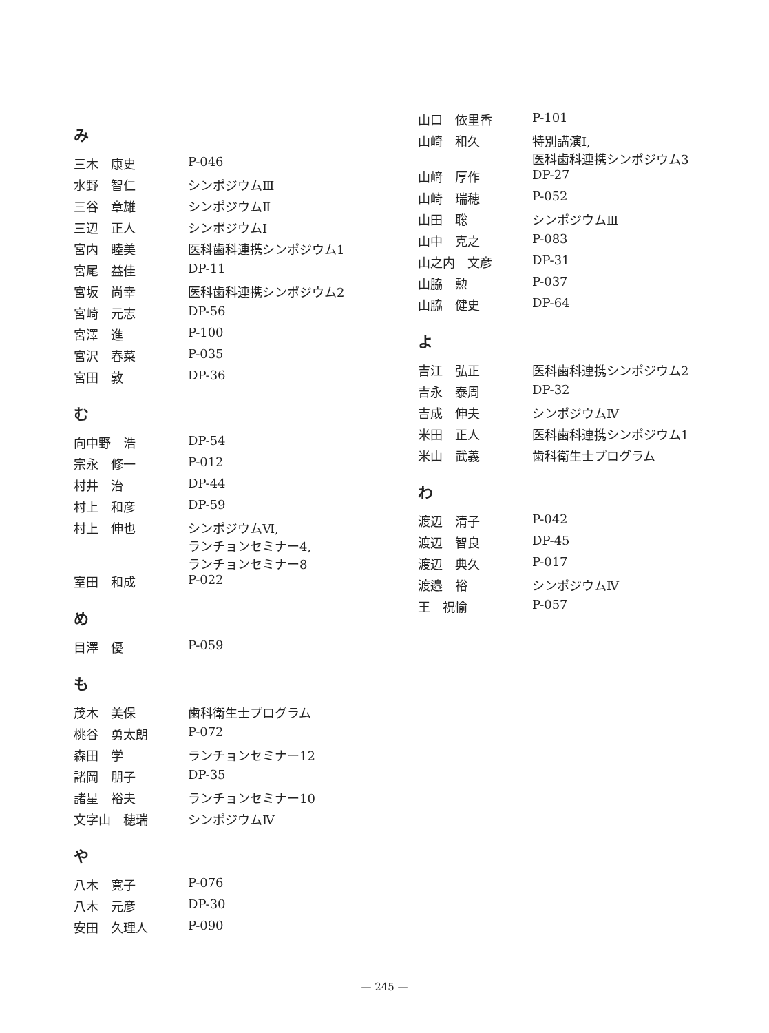み
| 三木 康史 | P-046 |
| 水野 智仁 | シンポジウムⅢ |
| 三谷 章雄 | シンポジウムⅡ |
| 三辺 正人 | シンポジウムⅠ |
| 宮内 睦美 | 医科歯科連携シンポジウム1 |
| 宮尾 益佳 | DP-11 |
| 宮坂 尚幸 | 医科歯科連携シンポジウム2 |
| 宮崎 元志 | DP-56 |
| 宮澤 進 | P-100 |
| 宮沢 春菜 | P-035 |
| 宮田 敦 | DP-36 |
む
| 向中野 浩 | DP-54 |
| 宗永 修一 | P-012 |
| 村井 治 | DP-44 |
| 村上 和彦 | DP-59 |
| 村上 伸也 | シンポジウムⅥ, ランチョンセミナー4, ランチョンセミナー8 |
| 室田 和成 | P-022 |
め
| 目澤 優 | P-059 |
も
| 茂木 美保 | 歯科衛生士プログラム |
| 桃谷 勇太朗 | P-072 |
| 森田 学 | ランチョンセミナー12 |
| 諸岡 朋子 | DP-35 |
| 諸星 裕夫 | ランチョンセミナー10 |
| 文字山 穂瑞 | シンポジウムⅣ |
や
| 八木 寛子 | P-076 |
| 八木 元彦 | DP-30 |
| 安田 久理人 | P-090 |
| 山口 依里香 | P-101 |
| 山崎 和久 | 特別講演Ⅰ, 医科歯科連携シンポジウム3 |
| 山﨑 厚作 | DP-27 |
| 山崎 瑞穂 | P-052 |
| 山田 聡 | シンポジウムⅢ |
| 山中 克之 | P-083 |
| 山之内 文彦 | DP-31 |
| 山脇 勲 | P-037 |
| 山脇 健史 | DP-64 |
よ
| 吉江 弘正 | 医科歯科連携シンポジウム2 |
| 吉永 泰周 | DP-32 |
| 吉成 伸夫 | シンポジウムⅣ |
| 米田 正人 | 医科歯科連携シンポジウム1 |
| 米山 武義 | 歯科衛生士プログラム |
わ
| 渡辺 清子 | P-042 |
| 渡辺 智良 | DP-45 |
| 渡辺 典久 | P-017 |
| 渡邉 裕 | シンポジウムⅣ |
| 王 祝愉 | P-057 |
— 245 —